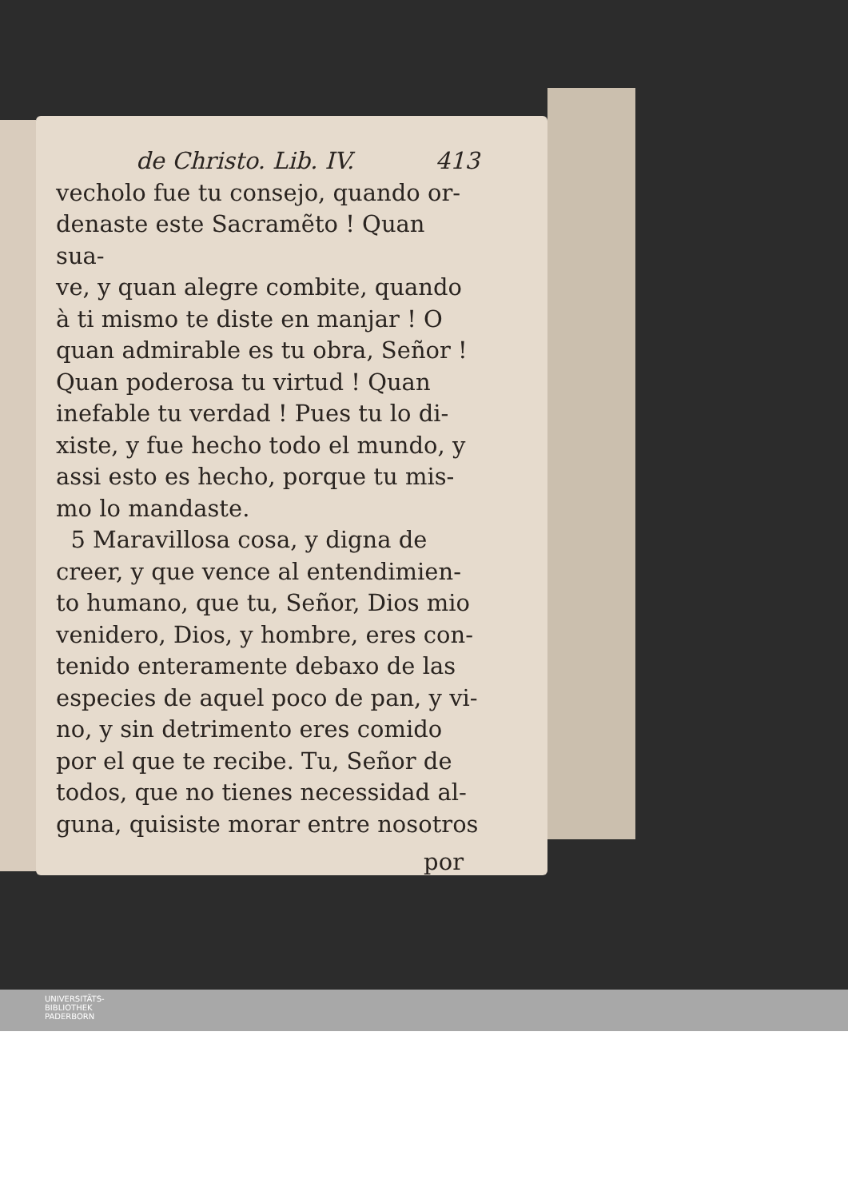de Christo. Lib. IV. 413
vecholo fue tu consejo, quando or-
denaste este Sacramẽto ! Quan sua-
ve, y quan alegre combite, quando
à ti mismo te diste en manjar ! O
quan admirable es tu obra, Señor !
Quan poderosa tu virtud ! Quan
inefable tu verdad ! Pues tu lo di-
xiste, y fue hecho todo el mundo, y
assi esto es hecho, porque tu mis-
mo lo mandaste.
5 Maravillosa cosa, y digna de
creer, y que vence al entendimien-
to humano, que tu, Señor, Dios mio
venidero, Dios, y hombre, eres con-
tenido enteramente debaxo de las
especies de aquel poco de pan, y vi-
no, y sin detrimento eres comido
por el que te recibe. Tu, Señor de
todos, que no tienes necessidad al-
guna, quisiste morar entre nosotros
por
UNIVERSITÄTS-
BIBLIOTHEK
PADERBORN